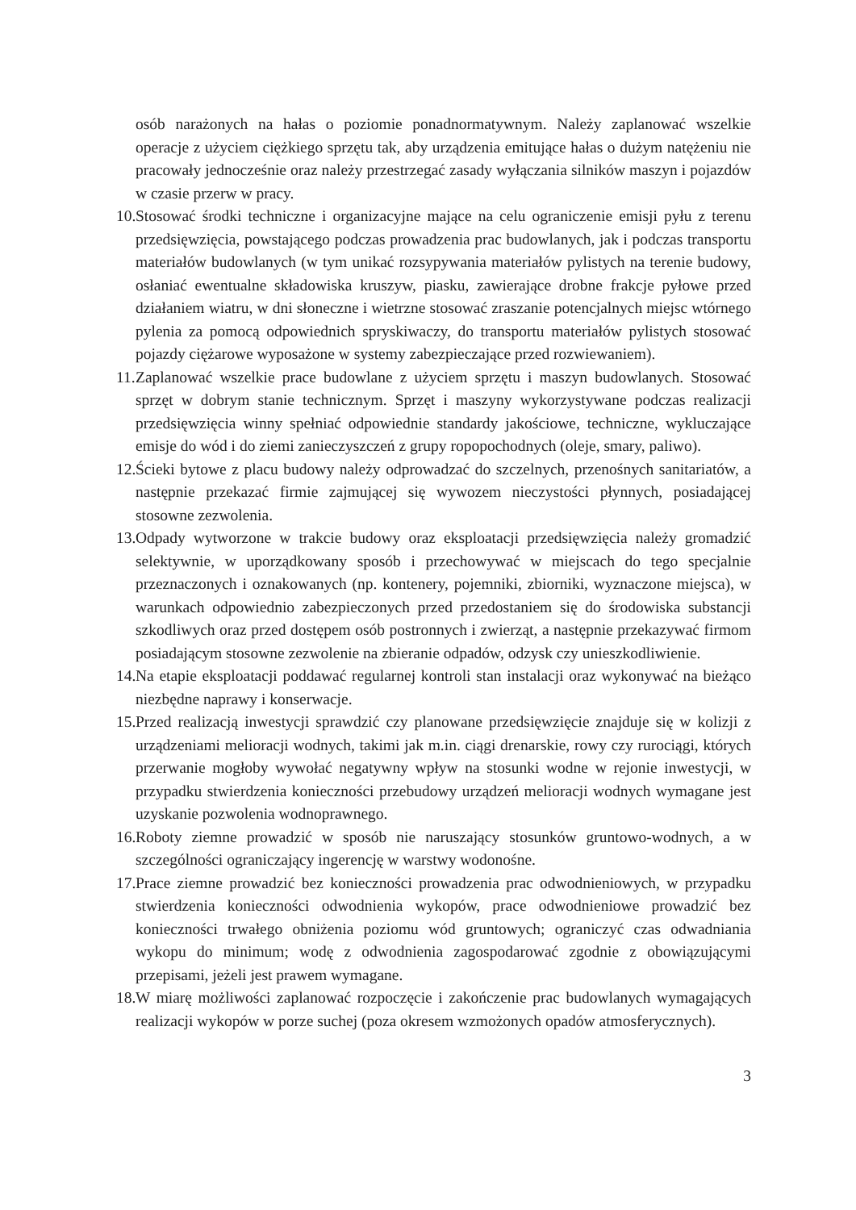osób narażonych na hałas o poziomie ponadnormatywnym. Należy zaplanować wszelkie operacje z użyciem ciężkiego sprzętu tak, aby urządzenia emitujące hałas o dużym natężeniu nie pracowały jednocześnie oraz należy przestrzegać zasady wyłączania silników maszyn i pojazdów w czasie przerw w pracy.
10. Stosować środki techniczne i organizacyjne mające na celu ograniczenie emisji pyłu z terenu przedsięwzięcia, powstającego podczas prowadzenia prac budowlanych, jak i podczas transportu materiałów budowlanych (w tym unikać rozsypywania materiałów pylistych na terenie budowy, osłaniać ewentualne składowiska kruszyw, piasku, zawierające drobne frakcje pyłowe przed działaniem wiatru, w dni słoneczne i wietrzne stosować zraszanie potencjalnych miejsc wtórnego pylenia za pomocą odpowiednich spryskiwaczy, do transportu materiałów pylistych stosować pojazdy ciężarowe wyposażone w systemy zabezpieczające przed rozwiewaniem).
11. Zaplanować wszelkie prace budowlane z użyciem sprzętu i maszyn budowlanych. Stosować sprzęt w dobrym stanie technicznym. Sprzęt i maszyny wykorzystywane podczas realizacji przedsięwzięcia winny spełniać odpowiednie standardy jakościowe, techniczne, wykluczające emisje do wód i do ziemi zanieczyszczeń z grupy ropopochodnych (oleje, smary, paliwo).
12. Ścieki bytowe z placu budowy należy odprowadzać do szczelnych, przenośnych sanitariatów, a następnie przekazać firmie zajmującej się wywozem nieczystości płynnych, posiadającej stosowne zezwolenia.
13. Odpady wytworzone w trakcie budowy oraz eksploatacji przedsięwzięcia należy gromadzić selektywnie, w uporządkowany sposób i przechowywać w miejscach do tego specjalnie przeznaczonych i oznakowanych (np. kontenery, pojemniki, zbiorniki, wyznaczone miejsca), w warunkach odpowiednio zabezpieczonych przed przedostaniem się do środowiska substancji szkodliwych oraz przed dostępem osób postronnych i zwierząt, a następnie przekazywać firmom posiadającym stosowne zezwolenie na zbieranie odpadów, odzysk czy unieszkodliwienie.
14. Na etapie eksploatacji poddawać regularnej kontroli stan instalacji oraz wykonywać na bieżąco niezbędne naprawy i konserwacje.
15. Przed realizacją inwestycji sprawdzić czy planowane przedsięwzięcie znajduje się w kolizji z urządzeniami melioracji wodnych, takimi jak m.in. ciągi drenarskie, rowy czy rurociągi, których przerwanie mogłoby wywołać negatywny wpływ na stosunki wodne w rejonie inwestycji, w przypadku stwierdzenia konieczności przebudowy urządzeń melioracji wodnych wymagane jest uzyskanie pozwolenia wodnoprawnego.
16. Roboty ziemne prowadzić w sposób nie naruszający stosunków gruntowo-wodnych, a w szczególności ograniczający ingerencję w warstwy wodonośne.
17. Prace ziemne prowadzić bez konieczności prowadzenia prac odwodnieniowych, w przypadku stwierdzenia konieczności odwodnienia wykopów, prace odwodnieniowe prowadzić bez konieczności trwałego obniżenia poziomu wód gruntowych; ograniczyć czas odwadniania wykopu do minimum; wodę z odwodnienia zagospodarować zgodnie z obowiązującymi przepisami, jeżeli jest prawem wymagane.
18. W miarę możliwości zaplanować rozpoczęcie i zakończenie prac budowlanych wymagających realizacji wykopów w porze suchej (poza okresem wzmożonych opadów atmosferycznych).
3